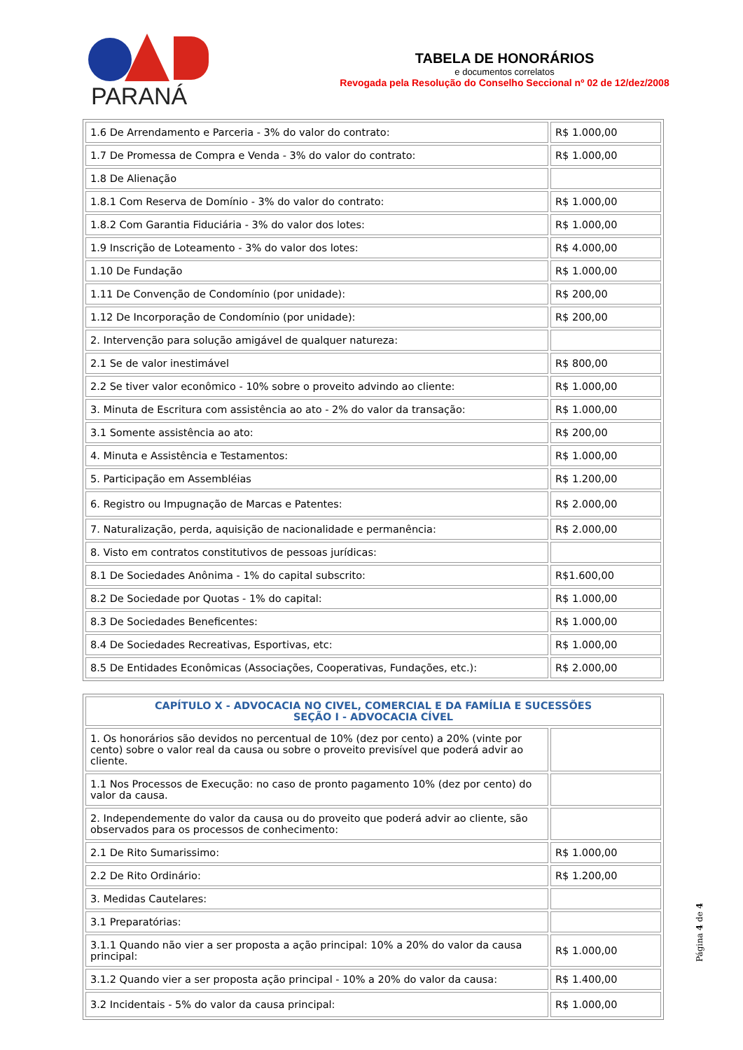PARANÁ
TABELA DE HONORÁRIOS
e documentos correlatos
Revogada pela Resolução do Conselho Seccional nº 02 de 12/dez/2008
| 1.6 De Arrendamento e Parceria - 3% do valor do contrato: | R$ 1.000,00 |
| 1.7 De Promessa de Compra e Venda - 3% do valor do contrato: | R$ 1.000,00 |
| 1.8 De Alienação | |
| 1.8.1 Com Reserva de Domínio - 3% do valor do contrato: | R$ 1.000,00 |
| 1.8.2 Com Garantia Fiduciária - 3% do valor dos lotes: | R$ 1.000,00 |
| 1.9 Inscrição de Loteamento - 3% do valor dos lotes: | R$ 4.000,00 |
| 1.10 De Fundação | R$ 1.000,00 |
| 1.11 De Convenção de Condomínio (por unidade): | R$ 200,00 |
| 1.12 De Incorporação de Condomínio (por unidade): | R$ 200,00 |
| 2. Intervenção para solução amigável de qualquer natureza: | |
| 2.1 Se de valor inestimável | R$ 800,00 |
| 2.2 Se tiver valor econômico - 10% sobre o proveito advindo ao cliente: | R$ 1.000,00 |
| 3. Minuta de Escritura com assistência ao ato - 2% do valor da transação: | R$ 1.000,00 |
| 3.1 Somente assistência ao ato: | R$ 200,00 |
| 4. Minuta e Assistência e Testamentos: | R$ 1.000,00 |
| 5. Participação em Assembléias | R$ 1.200,00 |
| 6. Registro ou Impugnação de Marcas e Patentes: | R$ 2.000,00 |
| 7. Naturalização, perda, aquisição de nacionalidade e permanência: | R$ 2.000,00 |
| 8. Visto em contratos constitutivos de pessoas jurídicas: | |
| 8.1 De Sociedades Anônima - 1% do capital subscrito: | R$1.600,00 |
| 8.2 De Sociedade por Quotas - 1% do capital: | R$ 1.000,00 |
| 8.3 De Sociedades Beneficentes: | R$ 1.000,00 |
| 8.4 De Sociedades Recreativas, Esportivas, etc: | R$ 1.000,00 |
| 8.5 De Entidades Econômicas (Associações, Cooperativas, Fundações, etc.): | R$ 2.000,00 |
| CAPÍTULO X - ADVOCACIA NO CIVEL, COMERCIAL E DA FAMÍLIA E SUCESSÕES SEÇÃO I - ADVOCACIA CÍVEL | |
| 1. Os honorários são devidos no percentual de 10% (dez por cento) a 20% (vinte por cento) sobre o valor real da causa ou sobre o proveito previsível que poderá advir ao cliente. | |
| 1.1 Nos Processos de Execução: no caso de pronto pagamento 10% (dez por cento) do valor da causa. | |
| 2. Independemente do valor da causa ou do proveito que poderá advir ao cliente, são observados para os processos de conhecimento: | |
| 2.1 De Rito Sumarissimo: | R$ 1.000,00 |
| 2.2 De Rito Ordinário: | R$ 1.200,00 |
| 3. Medidas Cautelares: | |
| 3.1 Preparatórias: | |
| 3.1.1 Quando não vier a ser proposta a ação principal: 10% a 20% do valor da causa principal: | R$ 1.000,00 |
| 3.1.2 Quando vier a ser proposta ação principal - 10% a 20% do valor da causa: | R$ 1.400,00 |
| 3.2 Incidentais - 5% do valor da causa principal: | R$ 1.000,00 |
Página 4 de 4